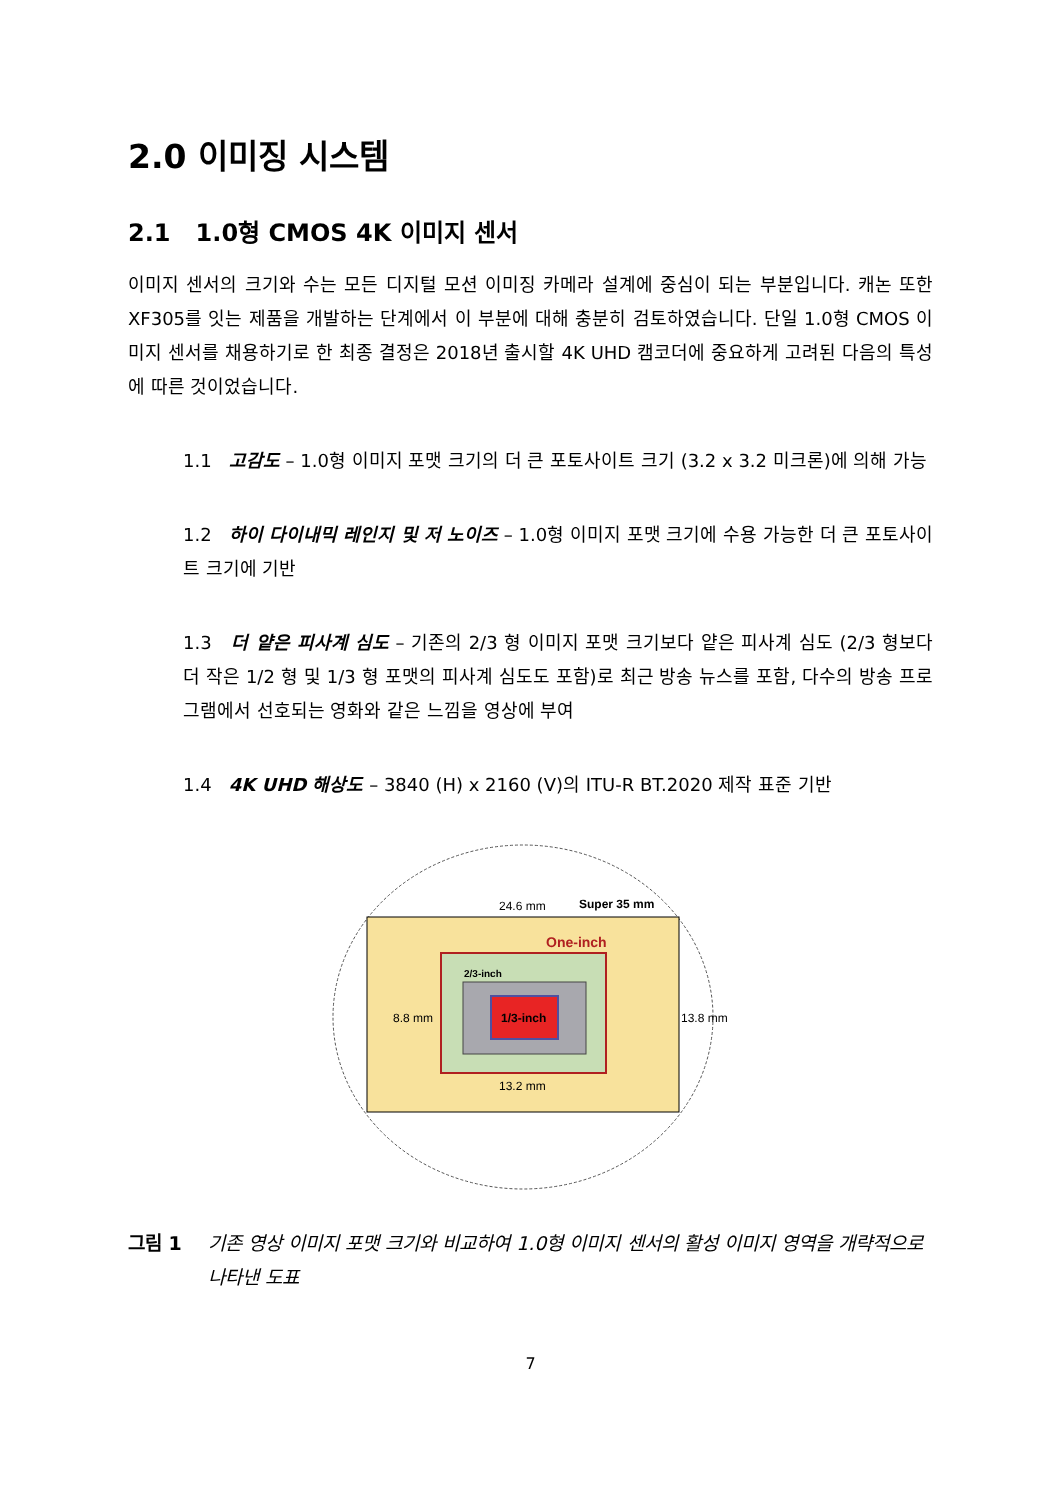2.0 이미징 시스템
2.1 1.0형 CMOS 4K 이미지 센서
이미지 센서의 크기와 수는 모든 디지털 모션 이미징 카메라 설계에 중심이 되는 부분입니다. 캐논 또한 XF305를 잇는 제품을 개발하는 단계에서 이 부분에 대해 충분히 검토하였습니다. 단일 1.0형 CMOS 이미지 센서를 채용하기로 한 최종 결정은 2018년 출시할 4K UHD 캠코더에 중요하게 고려된 다음의 특성에 따른 것이었습니다.
1.1 고감도 – 1.0형 이미지 포맷 크기의 더 큰 포토사이트 크기 (3.2 x 3.2 미크론)에 의해 가능
1.2 하이 다이내믹 레인지 및 저 노이즈 – 1.0형 이미지 포맷 크기에 수용 가능한 더 큰 포토사이트 크기에 기반
1.3 더 얕은 피사계 심도 – 기존의 2/3 형 이미지 포맷 크기보다 얕은 피사계 심도 (2/3 형보다 더 작은 1/2 형 및 1/3 형 포맷의 피사계 심도도 포함)로 최근 방송 뉴스를 포함, 다수의 방송 프로그램에서 선호되는 영화와 같은 느낌을 영상에 부여
1.4 4K UHD 해상도 – 3840 (H) x 2160 (V)의 ITU-R BT.2020 제작 표준 기반
24.6 mm
Super 35 mm
One-inch
2/3-inch
1/3-inch
8.8 mm
13.8 mm
13.2 mm
그림 1 기존 영상 이미지 포맷 크기와 비교하여 1.0형 이미지 센서의 활성 이미지 영역을 개략적으로 나타낸 도표
7